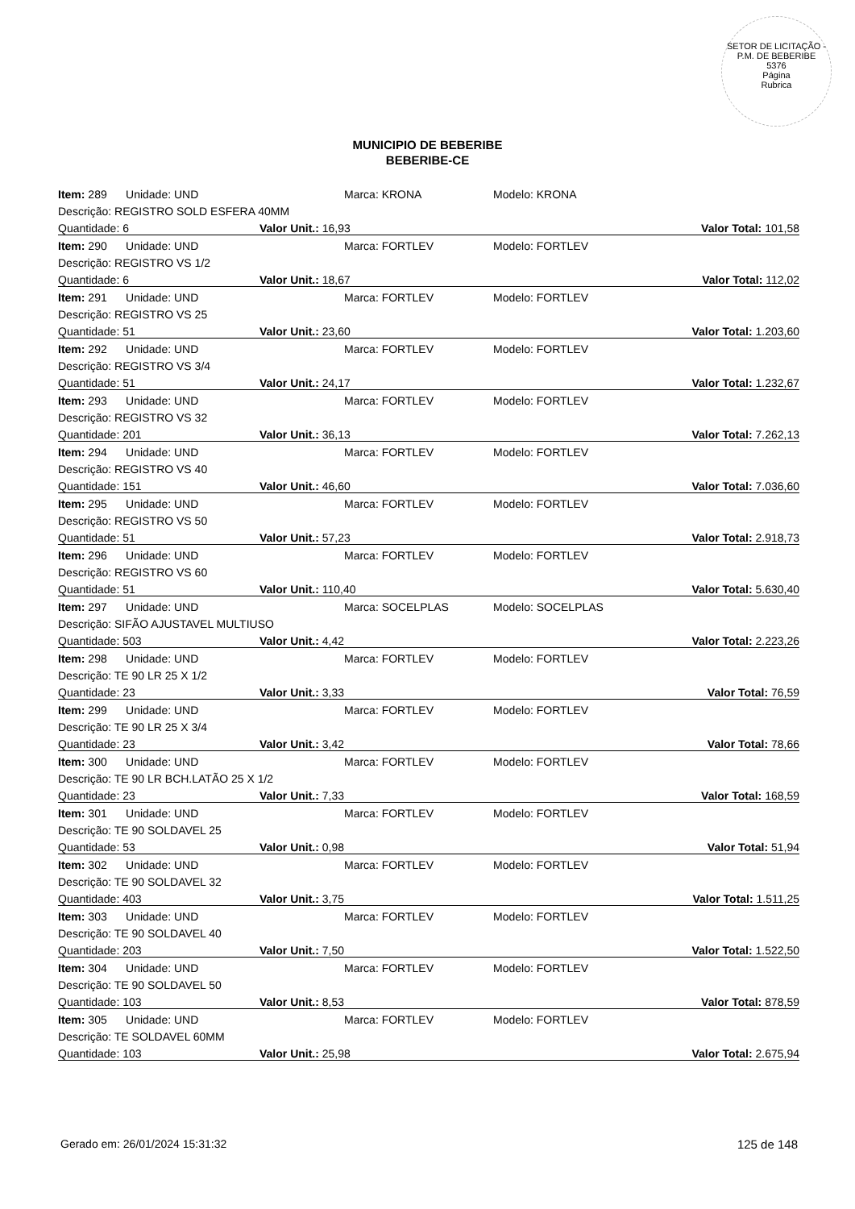SETOR DE LICITAÇÃO - P.M. DE BEBERIBE
5376
Página
Rubrica
MUNICIPIO DE BEBERIBE
BEBERIBE-CE
| Item: 289 Unidade: UND | Marca: KRONA | Modelo: KRONA |
| Descrição: REGISTRO SOLD ESFERA 40MM | | |
| Quantidade: 6 | Valor Unit.: 16,93 | Valor Total: 101,58 |
| Item: 290 Unidade: UND | Marca: FORTLEV | Modelo: FORTLEV |
| Descrição: REGISTRO VS 1/2 | | |
| Quantidade: 6 | Valor Unit.: 18,67 | Valor Total: 112,02 |
| Item: 291 Unidade: UND | Marca: FORTLEV | Modelo: FORTLEV |
| Descrição: REGISTRO VS 25 | | |
| Quantidade: 51 | Valor Unit.: 23,60 | Valor Total: 1.203,60 |
| Item: 292 Unidade: UND | Marca: FORTLEV | Modelo: FORTLEV |
| Descrição: REGISTRO VS 3/4 | | |
| Quantidade: 51 | Valor Unit.: 24,17 | Valor Total: 1.232,67 |
| Item: 293 Unidade: UND | Marca: FORTLEV | Modelo: FORTLEV |
| Descrição: REGISTRO VS 32 | | |
| Quantidade: 201 | Valor Unit.: 36,13 | Valor Total: 7.262,13 |
| Item: 294 Unidade: UND | Marca: FORTLEV | Modelo: FORTLEV |
| Descrição: REGISTRO VS 40 | | |
| Quantidade: 151 | Valor Unit.: 46,60 | Valor Total: 7.036,60 |
| Item: 295 Unidade: UND | Marca: FORTLEV | Modelo: FORTLEV |
| Descrição: REGISTRO VS 50 | | |
| Quantidade: 51 | Valor Unit.: 57,23 | Valor Total: 2.918,73 |
| Item: 296 Unidade: UND | Marca: FORTLEV | Modelo: FORTLEV |
| Descrição: REGISTRO VS 60 | | |
| Quantidade: 51 | Valor Unit.: 110,40 | Valor Total: 5.630,40 |
| Item: 297 Unidade: UND | Marca: SOCELPLAS | Modelo: SOCELPLAS |
| Descrição: SIFÃO AJUSTAVEL MULTIUSO | | |
| Quantidade: 503 | Valor Unit.: 4,42 | Valor Total: 2.223,26 |
| Item: 298 Unidade: UND | Marca: FORTLEV | Modelo: FORTLEV |
| Descrição: TE 90 LR 25 X 1/2 | | |
| Quantidade: 23 | Valor Unit.: 3,33 | Valor Total: 76,59 |
| Item: 299 Unidade: UND | Marca: FORTLEV | Modelo: FORTLEV |
| Descrição: TE 90 LR 25 X 3/4 | | |
| Quantidade: 23 | Valor Unit.: 3,42 | Valor Total: 78,66 |
| Item: 300 Unidade: UND | Marca: FORTLEV | Modelo: FORTLEV |
| Descrição: TE 90 LR BCH.LATÃO 25 X 1/2 | | |
| Quantidade: 23 | Valor Unit.: 7,33 | Valor Total: 168,59 |
| Item: 301 Unidade: UND | Marca: FORTLEV | Modelo: FORTLEV |
| Descrição: TE 90 SOLDAVEL 25 | | |
| Quantidade: 53 | Valor Unit.: 0,98 | Valor Total: 51,94 |
| Item: 302 Unidade: UND | Marca: FORTLEV | Modelo: FORTLEV |
| Descrição: TE 90 SOLDAVEL 32 | | |
| Quantidade: 403 | Valor Unit.: 3,75 | Valor Total: 1.511,25 |
| Item: 303 Unidade: UND | Marca: FORTLEV | Modelo: FORTLEV |
| Descrição: TE 90 SOLDAVEL 40 | | |
| Quantidade: 203 | Valor Unit.: 7,50 | Valor Total: 1.522,50 |
| Item: 304 Unidade: UND | Marca: FORTLEV | Modelo: FORTLEV |
| Descrição: TE 90 SOLDAVEL 50 | | |
| Quantidade: 103 | Valor Unit.: 8,53 | Valor Total: 878,59 |
| Item: 305 Unidade: UND | Marca: FORTLEV | Modelo: FORTLEV |
| Descrição: TE SOLDAVEL 60MM | | |
| Quantidade: 103 | Valor Unit.: 25,98 | Valor Total: 2.675,94 |
Gerado em: 26/01/2024 15:31:32 125 de 148